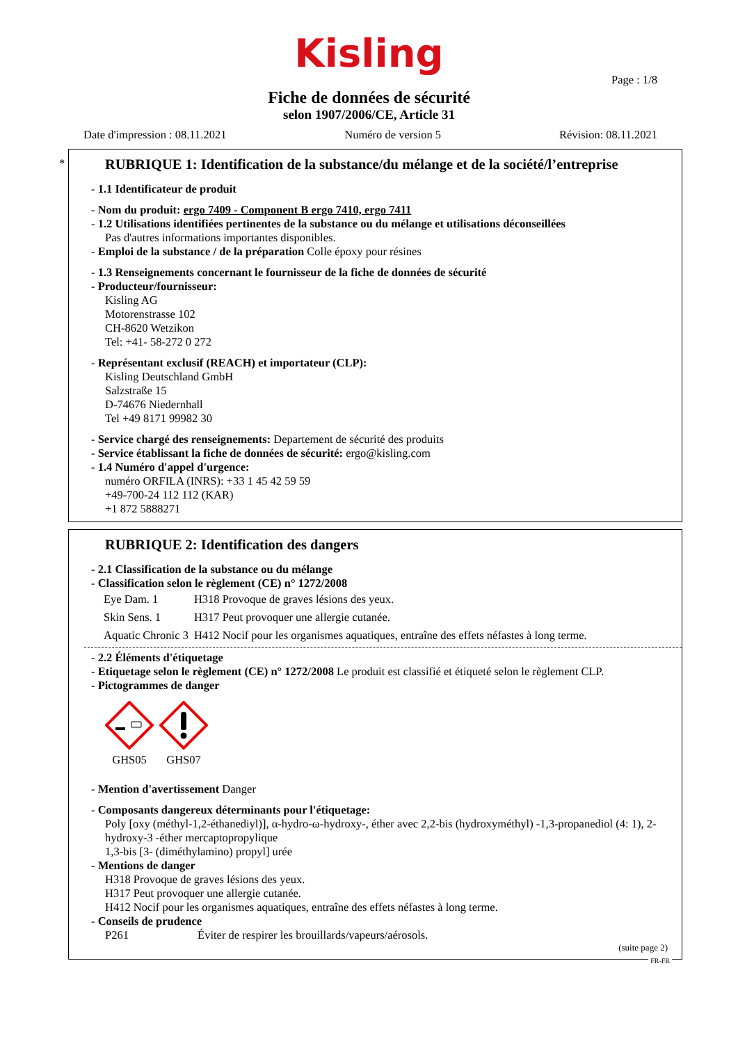Kisling
Page : 1/8
Fiche de données de sécurité
selon 1907/2006/CE, Article 31
Date d'impression : 08.11.2021 Numéro de version 5 Révision: 08.11.2021
*
RUBRIQUE 1: Identification de la substance/du mélange et de la société/l’entreprise
- 1.1 Identificateur de produit
- Nom du produit: ergo 7409 - Component B ergo 7410, ergo 7411
- 1.2 Utilisations identifiées pertinentes de la substance ou du mélange et utilisations déconseillées
Pas d'autres informations importantes disponibles.
- Emploi de la substance / de la préparation Colle époxy pour résines
- 1.3 Renseignements concernant le fournisseur de la fiche de données de sécurité
- Producteur/fournisseur:
Kisling AG
Motorenstrasse 102
CH-8620 Wetzikon
Tel: +41- 58-272 0 272
- Représentant exclusif (REACH) et importateur (CLP):
Kisling Deutschland GmbH
Salzstraße 15
D-74676 Niedernhall
Tel +49 8171 99982 30
- Service chargé des renseignements: Departement de sécurité des produits
- Service établissant la fiche de données de sécurité: ergo@kisling.com
- 1.4 Numéro d'appel d'urgence:
numéro ORFILA (INRS): +33 1 45 42 59 59
+49-700-24 112 112 (KAR)
+1 872 5888271
RUBRIQUE 2: Identification des dangers
- 2.1 Classification de la substance ou du mélange
- Classification selon le règlement (CE) n° 1272/2008
| Eye Dam. 1 | H318 Provoque de graves lésions des yeux. |
| Skin Sens. 1 | H317 Peut provoquer une allergie cutanée. |
| Aquatic Chronic 3 | H412 Nocif pour les organismes aquatiques, entraîne des effets néfastes à long terme. |
- 2.2 Éléments d'étiquetage
- Etiquetage selon le règlement (CE) n° 1272/2008 Le produit est classifié et étiqueté selon le règlement CLP.
- Pictogrammes de danger
GHS05
GHS07
- Mention d'avertissement Danger
- Composants dangereux déterminants pour l'étiquetage:
Poly [oxy (méthyl-1,2-éthanediyl)], α-hydro-ω-hydroxy-, éther avec 2,2-bis (hydroxyméthyl) -1,3-propanediol (4: 1), 2-hydroxy-3 -éther mercaptopropylique
1,3-bis [3- (diméthylamino) propyl] urée
- Mentions de danger
H318 Provoque de graves lésions des yeux.
H317 Peut provoquer une allergie cutanée.
H412 Nocif pour les organismes aquatiques, entraîne des effets néfastes à long terme.
- Conseils de prudence
P261 Éviter de respirer les brouillards/vapeurs/aérosols.
(suite page 2)
FR-FR